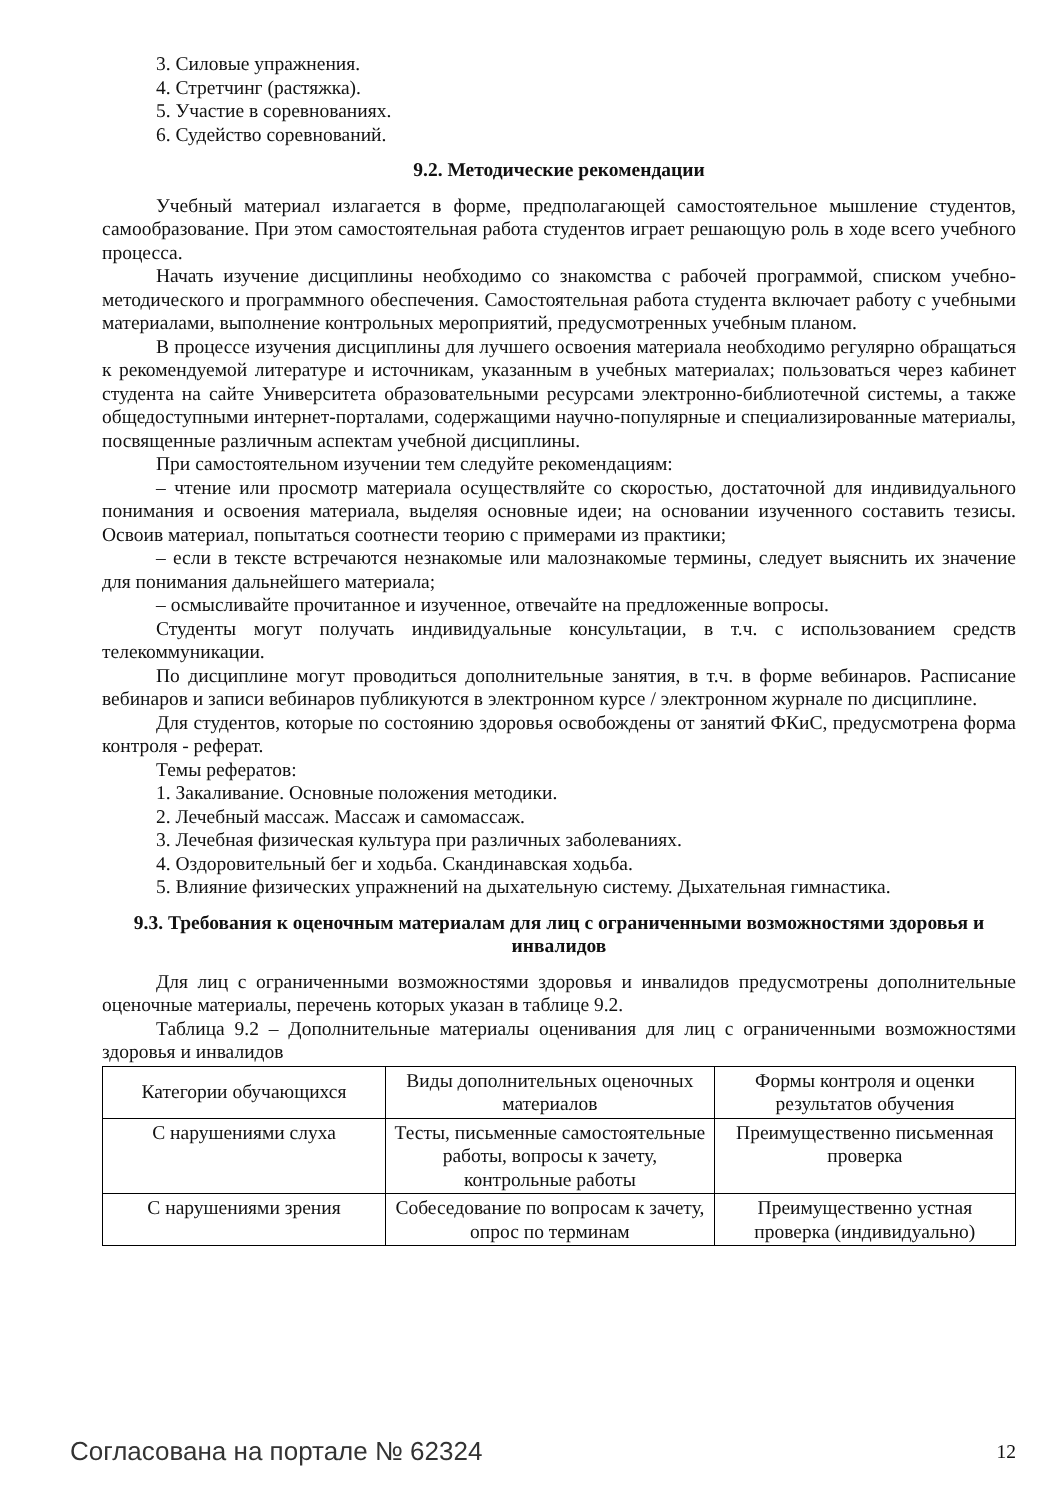3. Силовые упражнения.
4. Стретчинг (растяжка).
5. Участие в соревнованиях.
6. Судейство соревнований.
9.2. Методические рекомендации
Учебный материал излагается в форме, предполагающей самостоятельное мышление студентов, самообразование. При этом самостоятельная работа студентов играет решающую роль в ходе всего учебного процесса.
Начать изучение дисциплины необходимо со знакомства с рабочей программой, списком учебно-методического и программного обеспечения. Самостоятельная работа студента включает работу с учебными материалами, выполнение контрольных мероприятий, предусмотренных учебным планом.
В процессе изучения дисциплины для лучшего освоения материала необходимо регулярно обращаться к рекомендуемой литературе и источникам, указанным в учебных материалах; пользоваться через кабинет студента на сайте Университета образовательными ресурсами электронно-библиотечной системы, а также общедоступными интернет-порталами, содержащими научно-популярные и специализированные материалы, посвященные различным аспектам учебной дисциплины.
При самостоятельном изучении тем следуйте рекомендациям:
– чтение или просмотр материала осуществляйте со скоростью, достаточной для индивидуального понимания и освоения материала, выделяя основные идеи; на основании изученного составить тезисы. Освоив материал, попытаться соотнести теорию с примерами из практики;
– если в тексте встречаются незнакомые или малознакомые термины, следует выяснить их значение для понимания дальнейшего материала;
– осмысливайте прочитанное и изученное, отвечайте на предложенные вопросы.
Студенты могут получать индивидуальные консультации, в т.ч. с использованием средств телекоммуникации.
По дисциплине могут проводиться дополнительные занятия, в т.ч. в форме вебинаров. Расписание вебинаров и записи вебинаров публикуются в электронном курсе / электронном журнале по дисциплине.
Для студентов, которые по состоянию здоровья освобождены от занятий ФКиС, предусмотрена форма контроля - реферат.
Темы рефератов:
1. Закаливание. Основные положения методики.
2. Лечебный массаж. Массаж и самомассаж.
3. Лечебная физическая культура при различных заболеваниях.
4. Оздоровительный бег и ходьба. Скандинавская ходьба.
5. Влияние физических упражнений на дыхательную систему. Дыхательная гимнастика.
9.3. Требования к оценочным материалам для лиц с ограниченными возможностями здоровья и инвалидов
Для лиц с ограниченными возможностями здоровья и инвалидов предусмотрены дополнительные оценочные материалы, перечень которых указан в таблице 9.2.
Таблица 9.2 – Дополнительные материалы оценивания для лиц с ограниченными возможностями здоровья и инвалидов
| Категории обучающихся | Виды дополнительных оценочных материалов | Формы контроля и оценки результатов обучения |
| С нарушениями слуха | Тесты, письменные самостоятельные работы, вопросы к зачету, контрольные работы | Преимущественно письменная проверка |
| С нарушениями зрения | Собеседование по вопросам к зачету, опрос по терминам | Преимущественно устная проверка (индивидуально) |
Согласована на портале № 62324 12